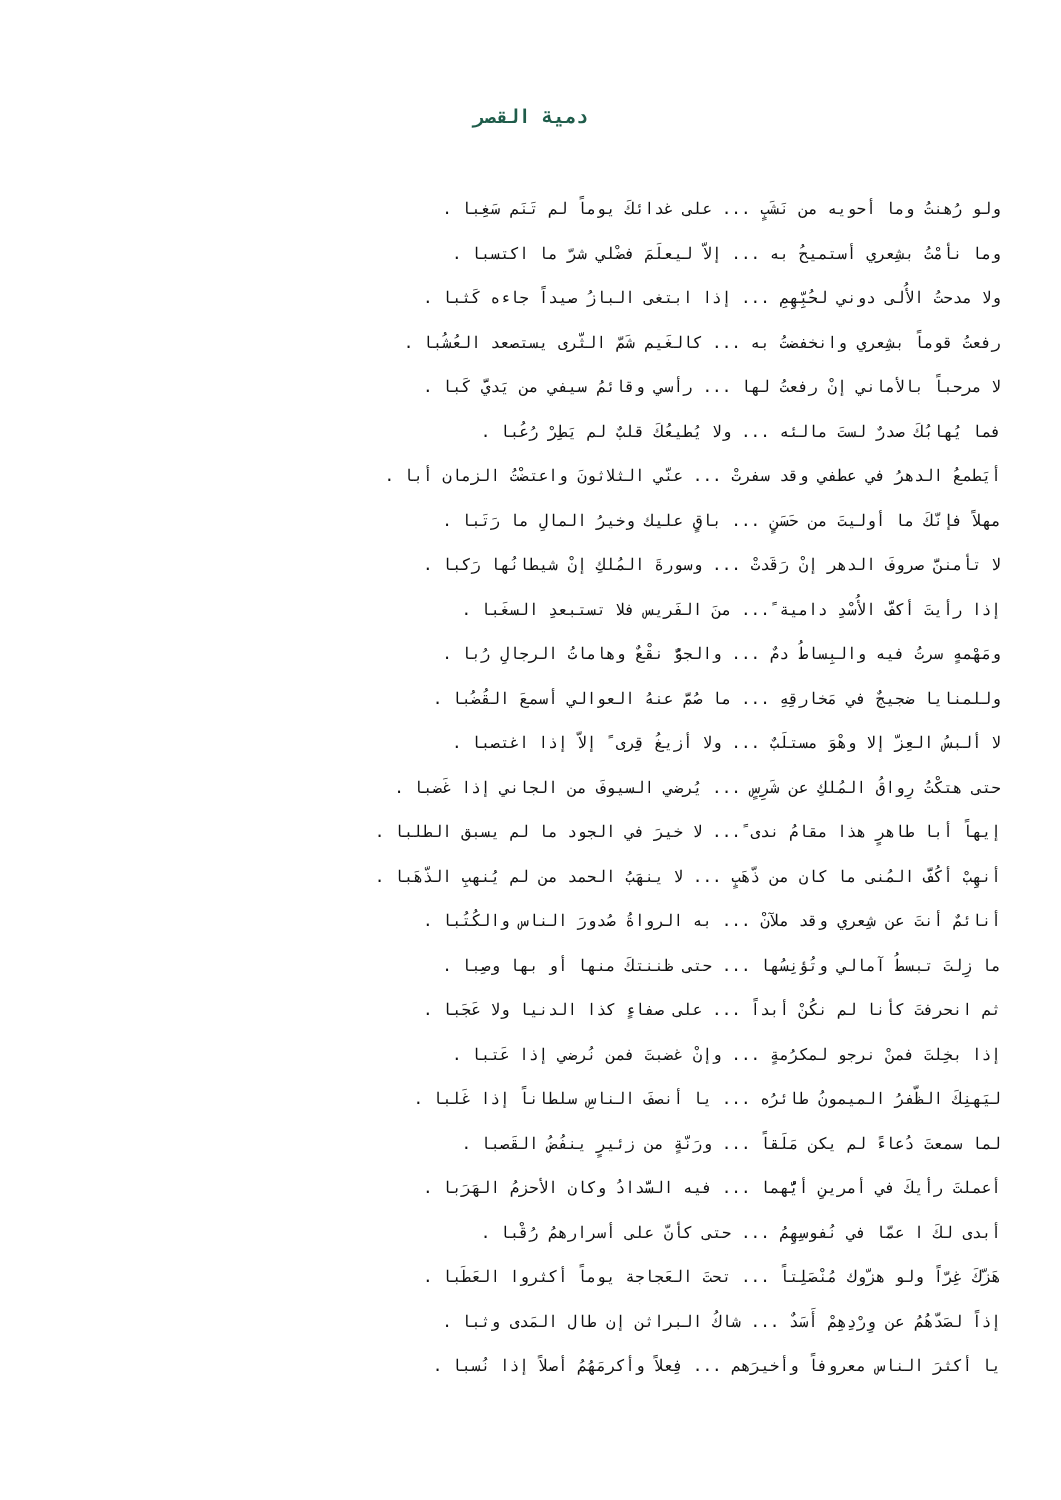دمية القصر
ولو رُهنتُ وما أحويه من نَشَبٍ ... على غدائكَ يوماً لم تَنَم سَغِبا .
وما نأمْتُ بشِعري أستميحُ به ... إلاّ ليعلَمَ فضْلي شرّ ما اكتسبا .
ولا مدحتُ الأُلى دوني لحُبِّهِمِ ... إذا ابتغى البازُ صيداً جاءه كَثبا .
رفعتُ قوماً بشِعري وانخفضتُ به ... كالغَيم شَمّ الثّرى يستصعد العُشُبا .
لا مرحباً بالأماني إنْ رفعتُ لها ... رأسي وقائمُ سيفي من يَديَّ كَبا .
فما يُهابُكَ صدرٌ لستَ مالئه ... ولا يُطيعُكَ قلبٌ لم يَطِرْ رُعُبا .
أيَطمعُ الدهرُ في عطفي وقد سفرتْ ... عنّي الثلاثونَ واعتضْتُ الزمان أبا .
مهلاً فإنّكَ ما أوليتَ من حَسَنٍ ... باقٍ عليك وخيرُ المالِ ما رَتَبا .
لا تأمننَّ صروفَ الدهر إنْ رَقَدتْ ... وسورةَ المُلكِ إنْ شيطانُها رَكبا .
إذا رأيتَ أكفَّ الأُسْدِ دامية ً... منَ الفَريس فلا تستبعدِ السغَبا .
ومَهْمهٍ سرتُ فيه والبِساطُ دمٌ ... والجوُّ نقْعٌ وهاماتُ الرجالِ رُبا .
وللمنايا ضجيجٌ في مَخارقِهِ ... ما صُمَّ عنهُ العوالي أسمعَ القُضُبا .
لا ألبسُ العِزّ إلا وهْوَ مستلَبٌ ... ولا أزيغُ قِرى ً إلاّ إذا اغتصبا .
حتى هتكْتُ رِواقُ المُلكِ عن شَرِسٍ ... يُرضي السيوفَ من الجاني إذا غَضبا .
إيهاً أبا طاهرٍ هذا مقامُ ندى ً... لا خيرَ في الجود ما لم يسبق الطلبا .
أنهِبْ أكُفَّ المُنى ما كان من ذّهَبٍ ... لا ينهَبُ الحمد من لم يُنهبِ الذّهَبا .
أنائمٌ أنتَ عن شِعري وقد ملآنْ ... به الرواةُ صُدورَ الناس والكُتُبا .
ما زِلتَ تبسطُ آمالي وتُؤنِسُها ... حتى ظننتكَ منها أو بها وصِبا .
ثم انحرفتَ كأنا لم نكُنْ أبداً ... على صفاءٍ كذا الدنيا ولا عَجَبا .
إذا بخِلتَ فمنْ نرجو لمكرُمةٍ ... وإنْ غضبتَ فمن نُرضي إذا عَتبا .
ليَهنِكَ الظّفرُ الميمونُ طائرُه ... يا أنصفَ الناسِ سلطاناً إذا غَلبا .
لما سمعتَ دُعاءً لم يكن مَلَقاً ... ورَنّةٍ من زئيرٍ ينفُضُ القَصبا .
أعملتَ رأيكَ في أمرينِ أيُّهما ... فيه السَّدادُ وكان الأحزمُ الهَرَبا .
أبدى لكَ ا عمّا في نُفوسِهِمُ ... حتى كأنّ على أسرارهمُ رُقْبا .
هَزّكَ غِرّاً ولو هزّوك مُنْصَلِتاً ... تحتَ العَجاجة يوماً أكثروا العَطَبا .
إذاً لصَدّهُمُ عن وِرْدِهِمْ أَسَدٌ ... شاكُ البراثن إن طال المَدى وثبا .
يا أكثرَ الناس معروفاً وأخيرَهم ... فِعلاً وأكرمَهُمُ أصلاً إذا نُسبا .